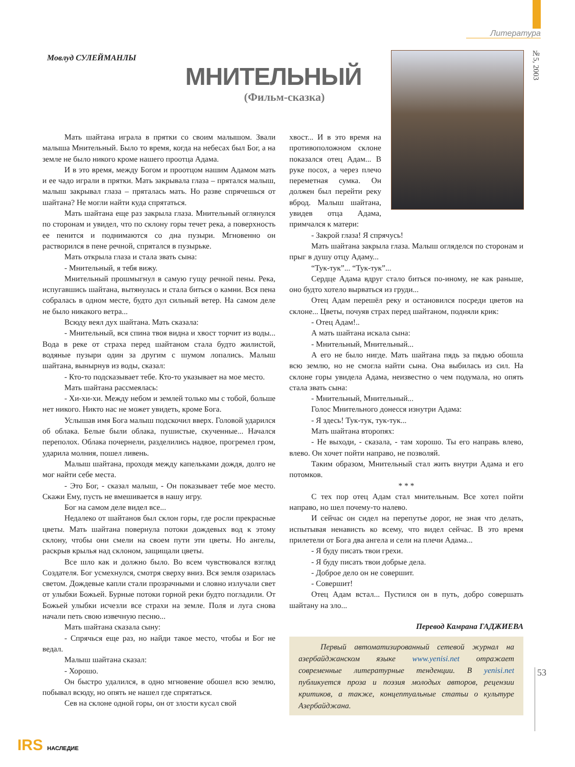Литература
№5, 2003
Мовлуд СУЛЕЙМАНЛЫ
МНИТЕЛЬНЫЙ
(Фильм-сказка)
Мать шайтана играла в прятки со своим малышом. Звали малыша Мнительный. Было то время, когда на небесах был Бог, а на земле не было никого кроме нашего проотца Адама.
И в это время, между Богом и проотцом нашим Адамом мать и ее чадо играли в прятки. Мать закрывала глаза – прятался малыш, малыш закрывал глаза – пряталась мать. Но разве спрячешься от шайтана? Не могли найти куда спрятаться.
Мать шайтана еще раз закрыла глаза. Мнительный оглянулся по сторонам и увидел, что по склону горы течет река, а поверхность ее пенится и поднимаются со дна пузыри. Мгновенно он растворился в пене речной, спрятался в пузырьке.
Мать открыла глаза и стала звать сына:
- Мнительный, я тебя вижу.
Мнительный прошмыгнул в самую гущу речной пены. Река, испугавшись шайтана, вытянулась и стала биться о камни. Вся пена собралась в одном месте, будто дул сильный ветер. На самом деле не было никакого ветра...
Всюду веял дух шайтана. Мать сказала:
- Мнительный, вся спина твоя видна и хвост торчит из воды... Вода в реке от страха перед шайтаном стала будто жилистой, водяные пузыри один за другим с шумом лопались. Малыш шайтана, вынырнув из воды, сказал:
- Кто-то подсказывает тебе. Кто-то указывает на мое место.
Мать шайтана рассмеялась:
- Хи-хи-хи. Между небом и землей только мы с тобой, больше нет никого. Никто нас не может увидеть, кроме Бога.
Услышав имя Бога малыш подскочил вверх. Головой ударился об облака. Белые были облака, пушистые, скученные... Начался переполох. Облака почернели, разделились надвое, прогремел гром, ударила молния, пошел ливень.
Малыш шайтана, проходя между капельками дождя, долго не мог найти себе места.
- Это Бог, - сказал малыш, - Он показывает тебе мое место. Скажи Ему, пусть не вмешивается в нашу игру.
Бог на самом деле видел все...
Недалеко от шайтанов был склон горы, где росли прекрасные цветы. Мать шайтана повернула потоки дождевых вод к этому склону, чтобы они смели на своем пути эти цветы. Но ангелы, раскрыв крылья над склоном, защищали цветы.
Все шло как и должно было. Во всем чувствовался взгляд Создателя. Бог усмехнулся, смотря сверху вниз. Вся земля озарилась светом. Дождевые капли стали прозрачными и словно излучали свет от улыбки Божьей. Бурные потоки горной реки будто погладили. От Божьей улыбки исчезли все страхи на земле. Поля и луга снова начали петь свою извечную песню...
Мать шайтана сказала сыну:
- Спрячься еще раз, но найди такое место, чтобы и Бог не ведал.
Малыш шайтана сказал:
- Хорошо.
Он быстро удалился, в одно мгновение обошел всю землю, побывал всюду, но опять не нашел где спрятаться.
Сев на склоне одной горы, он от злости кусал свой
хвост... И в это время на противоположном склоне показался отец Адам... В руке посох, а через плечо переметная сумка. Он должен был перейти реку вброд. Малыш шайтана, увидев отца Адама, примчался к матери:
- Закрой глаза! Я спрячусь!
Мать шайтана закрыла глаза. Малыш огляделся по сторонам и прыг в душу отцу Адаму...
“Тук-тук”... “Тук-тук”...
Сердце Адама вдруг стало биться по-иному, не как раньше, оно будто хотело вырваться из груди...
Отец Адам перешёл реку и остановился посреди цветов на склоне... Цветы, почуяв страх перед шайтаном, подняли крик:
- Отец Адам!..
А мать шайтана искала сына:
- Мнительный, Мнительный...
А его не было нигде. Мать шайтана пядь за пядью обошла всю землю, но не смогла найти сына. Она выбилась из сил. На склоне горы увидела Адама, неизвестно о чем подумала, но опять стала звать сына:
- Мнительный, Мнительный...
Голос Мнительного донесся изнутри Адама:
- Я здесь! Тук-тук, тук-тук...
Мать шайтана второпях:
- Не выходи, - сказала, - там хорошо. Ты его направь влево, влево. Он хочет пойти направо, не позволяй.
Таким образом, Мнительный стал жить внутри Адама и его потомков.
* * *
С тех пор отец Адам стал мнительным. Все хотел пойти направо, но шел почему-то налево.
И сейчас он сидел на перепутье дорог, не зная что делать, испытывая ненависть ко всему, что видел сейчас. В это время прилетели от Бога два ангела и сели на плечи Адама...
- Я буду писать твои грехи.
- Я буду писать твои добрые дела.
- Доброе дело он не совершит.
- Совершит!
Отец Адам встал... Пустился он в путь, добро совершать шайтану на зло...
Перевод Камрана ГАДЖИЕВА
Первый автоматизированный сетевой журнал на азербайджанском языке www.yenisi.net отражает современные литературные тенденции. В yenisi.net публикуется проза и поэзия молодых авторов, рецензии критиков, а также, концептуальные статьи о культуре Азербайджана.
53
IRS НАСЛЕДИЕ